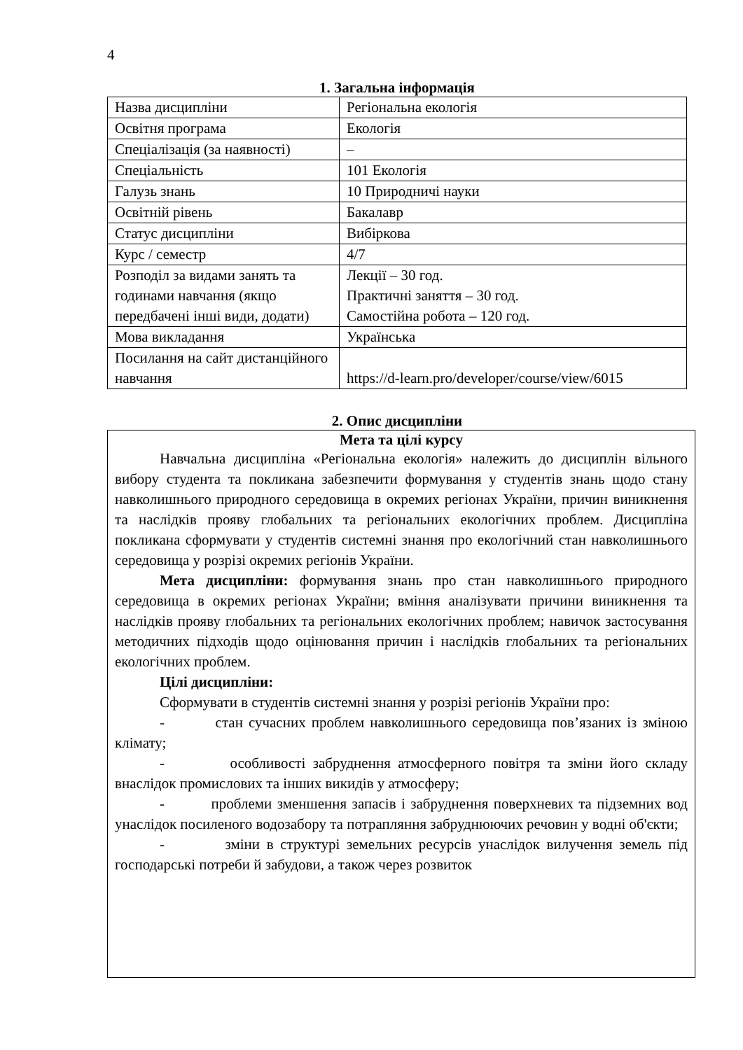4
1. Загальна інформація
| Назва дисципліни | Регіональна екологія |
| Освітня програма | Екологія |
| Спеціалізація (за наявності) | – |
| Спеціальність | 101 Екологія |
| Галузь знань | 10 Природничі науки |
| Освітній рівень | Бакалавр |
| Статус дисципліни | Вибіркова |
| Курс / семестр | 4/7 |
| Розподіл за видами занять та годинами навчання (якщо передбачені інші види, додати) | Лекції – 30 год. Практичні заняття – 30 год. Самостійна робота – 120 год. |
| Мова викладання | Українська |
| Посилання на сайт дистанційного навчання | https://d-learn.pro/developer/course/view/6015 |
2. Опис дисципліни
Мета та цілі курсу
Навчальна дисципліна «Регіональна екологія» належить до дисциплін вільного вибору студента та покликана забезпечити формування у студентів знань щодо стану навколишнього природного середовища в окремих регіонах України, причин виникнення та наслідків прояву глобальних та регіональних екологічних проблем. Дисципліна покликана сформувати у студентів системні знання про екологічний стан навколишнього середовища у розрізі окремих регіонів України.
Мета дисципліни: формування знань про стан навколишнього природного середовища в окремих регіонах України; вміння аналізувати причини виникнення та наслідків прояву глобальних та регіональних екологічних проблем; навичок застосування методичних підходів щодо оцінювання причин і наслідків глобальних та регіональних екологічних проблем.
Цілі дисципліни:
Сформувати в студентів системні знання у розрізі регіонів України про:
- стан сучасних проблем навколишнього середовища пов’язаних із зміною клімату;
- особливості забруднення атмосферного повітря та зміни його складу внаслідок промислових та інших викидів у атмосферу;
- проблеми зменшення запасів і забруднення поверхневих та підземних вод унаслідок посиленого водозабору та потрапляння забруднюючих речовин у водні об'єкти;
- зміни в структурі земельних ресурсів унаслідок вилучення земель під господарські потреби й забудови, а також через розвиток